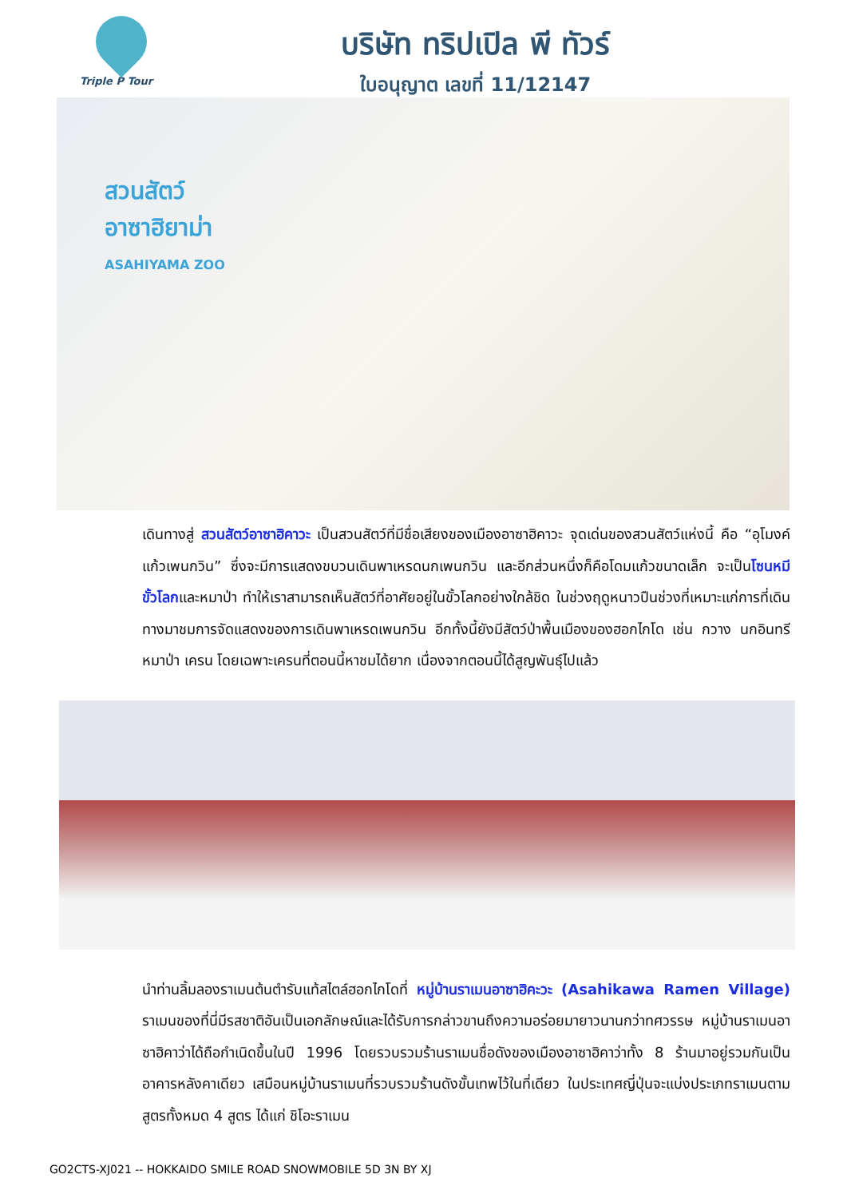Triple P Tour
บริษัท ทริปเปิล พี ทัวร์
ใบอนุญาต เลขที่ 11/12147
สวนสัตว์
อาซาฮิยาม่า
ASAHIYAMA ZOO
เดินทางสู่ สวนสัตว์อาซาฮิคาวะ เป็นสวนสัตว์ที่มีชื่อเสียงของเมืองอาซาฮิคาวะ จุดเด่นของสวนสัตว์แห่งนี้ คือ “อุโมงค์แก้วเพนกวิน” ซึ่งจะมีการแสดงขบวนเดินพาเหรดนกเพนกวิน และอีกส่วนหนึ่งก็คือโดมแก้วขนาดเล็ก จะเป็นโซนหมีขั้วโลกและหมาป่า ทำให้เราสามารถเห็นสัตว์ที่อาศัยอยู่ในขั้วโลกอย่างใกล้ชิด ในช่วงฤดูหนาวปืนช่วงที่เหมาะแก่การที่เดินทางมาชมการจัดแสดงของการเดินพาเหรดเพนกวิน อีกทั้งนี้ยังมีสัตว์ป่าพื้นเมืองของฮอกไกโด เช่น กวาง นกอินทรี หมาป่า เครน โดยเฉพาะเครนที่ตอนนี้หาชมได้ยาก เนื่องจากตอนนี้ได้สูญพันธุ์ไปแล้ว
นำท่านลิ้มลองราเมนต้นตำรับแท้สไตล์ฮอกไกโดที่ หมู่บ้านราเมนอาซาฮิคะวะ (Asahikawa Ramen Village) ราเมนของที่นี่มีรสชาติอันเป็นเอกลักษณ์และได้รับการกล่าวขานถึงความอร่อยมายาวนานกว่าทศวรรษ หมู่บ้านราเมนอาซาฮิคาว่าได้ถือกำเนิดขึ้นในปี 1996 โดยรวบรวมร้านราเมนชื่อดังของเมืองอาซาฮิคาว่าทั้ง 8 ร้านมาอยู่รวมกันเป็นอาคารหลังคาเดียว เสมือนหมู่บ้านราเมนที่รวบรวมร้านดังขั้นเทพไว้ในที่เดียว ในประเทศญี่ปุ่นจะแบ่งประเภทราเมนตามสูตรทั้งหมด 4 สูตร ได้แก่ ชิโอะราเมน
GO2CTS-XJ021 -- HOKKAIDO SMILE ROAD SNOWMOBILE 5D 3N BY XJ